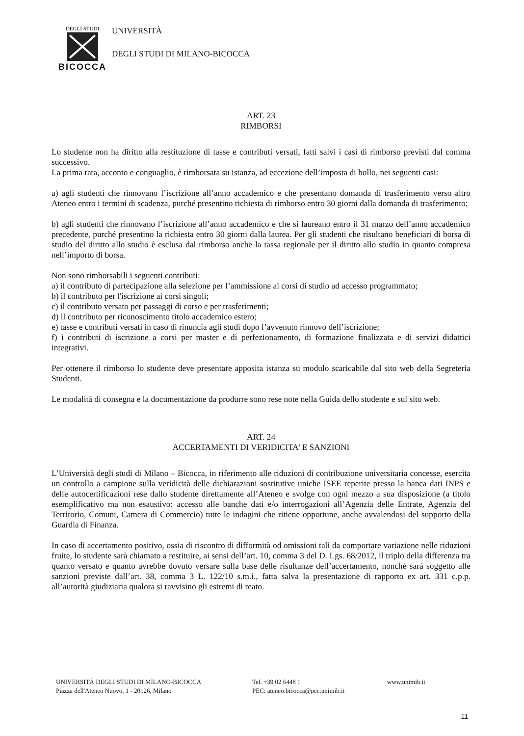DEGLI STUDI
BICOCCA
UNIVERSITÀ
DEGLI STUDI DI MILANO-BICOCCA
ART. 23
RIMBORSI
Lo studente non ha diritto alla restituzione di tasse e contributi versati, fatti salvi i casi di rimborso previsti dal comma successivo.
La prima rata, acconto e conguaglio, è rimborsata su istanza, ad eccezione dell’imposta di bollo, nei seguenti casi:
a) agli studenti che rinnovano l’iscrizione all’anno accademico e che presentano domanda di trasferimento verso altro Ateneo entro i termini di scadenza, purché presentino richiesta di rimborso entro 30 giorni dalla domanda di trasferimento;
b) agli studenti che rinnovano l’iscrizione all’anno accademico e che si laureano entro il 31 marzo dell’anno accademico precedente, purché presentino la richiesta entro 30 giorni dalla laurea. Per gli studenti che risultano beneficiari di borsa di studio del diritto allo studio è esclusa dal rimborso anche la tassa regionale per il diritto allo studio in quanto compresa nell’importo di borsa.
Non sono rimborsabili i seguenti contributi:
a) il contributo di partecipazione alla selezione per l’ammissione ai corsi di studio ad accesso programmato;
b) il contributo per l'iscrizione ai corsi singoli;
c) il contributo versato per passaggi di corso e per trasferimenti;
d) il contributo per riconoscimento titolo accademico estero;
e) tasse e contributi versati in caso di rinuncia agli studi dopo l’avvenuto rinnovo dell’iscrizione;
f) i contributi di iscrizione a corsi per master e di perfezionamento, di formazione finalizzata e di servizi didattici integrativi.
Per ottenere il rimborso lo studente deve presentare apposita istanza su modulo scaricabile dal sito web della Segreteria Studenti.
Le modalità di consegna e la documentazione da produrre sono rese note nella Guida dello studente e sul sito web.
ART. 24
ACCERTAMENTI DI VERIDICITA’ E SANZIONI
L’Università degli studi di Milano – Bicocca, in riferimento alle riduzioni di contribuzione universitaria concesse, esercita un controllo a campione sulla veridicità delle dichiarazioni sostitutive uniche ISEE reperite presso la banca dati INPS e delle autocertificazioni rese dallo studente direttamente all’Ateneo e svolge con ogni mezzo a sua disposizione (a titolo esemplificativo ma non esaustivo: accesso alle banche dati e/o interrogazioni all’Agenzia delle Entrate, Agenzia del Territorio, Comuni, Camera di Commercio) tutte le indagini che ritiene opportune, anche avvalendosi del supporto della Guardia di Finanza.
In caso di accertamento positivo, ossia di riscontro di difformità od omissioni tali da comportare variazione nelle riduzioni fruite, lo studente sarà chiamato a restituire, ai sensi dell’art. 10, comma 3 del D. Lgs. 68/2012, il triplo della differenza tra quanto versato e quanto avrebbe dovuto versare sulla base delle risultanze dell’accertamento, nonché sarà soggetto alle sanzioni previste dall’art. 38, comma 3 L. 122/10 s.m.i., fatta salva la presentazione di rapporto ex art. 331 c.p.p. all’autorità giudiziaria qualora si ravvisino gli estremi di reato.
UNIVERSITÀ DEGLI STUDI DI MILANO-BICOCCA
Piazza dell'Ateneo Nuovo, 1 - 20126, Milano
Tel. +39 02 6448 1
PEC: ateneo.bicocca@pec.unimib.it
www.unimib.it
11